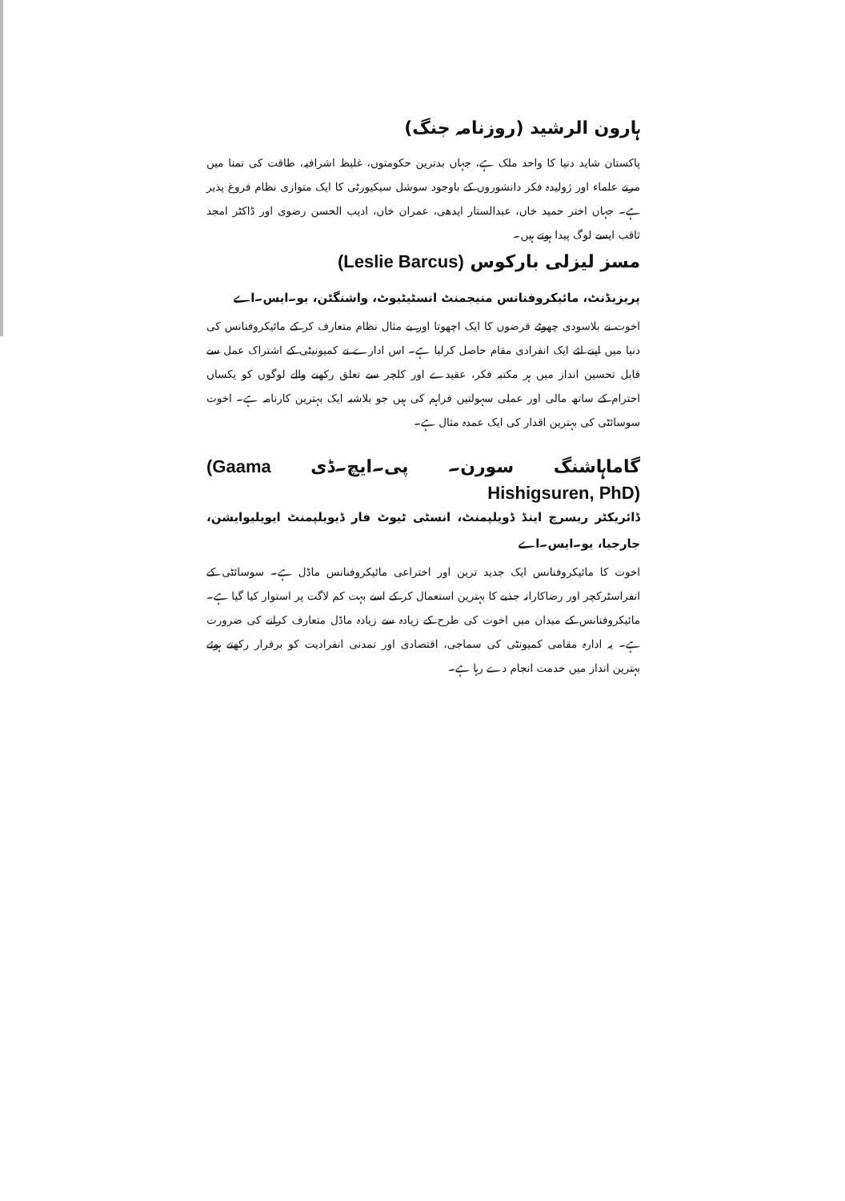ہارون الرشید (روزنامہ جنگ)
پاکستان شاید دنیا کا واحد ملک ہے، جہاں بدترین حکومتوں، غلیظ اشرافیہ، طاقت کی تمنا میں مرتے علماء اور ژولیدہ فکر دانشوروں کے باوجود سوشل سیکیورٹی کا ایک متوازی نظام فروغ پذیر ہے۔ جہاں اختر حمید خاں، عبدالستار ایدھی، عمران خاں، ادیب الحسن رضوی اور ڈاکٹر امجد ثاقب ایسے لوگ پیدا ہوتے ہیں۔
مسز لیزلی بارکوس (Leslie Barcus)
پریزیڈنٹ، مائیکروفنانس منیجمنٹ انسٹیٹیوٹ، واشنگٹن، یو۔ایس۔اے
اخوت نے بلاسودی چھوٹے قرضوں کا ایک اچھوتا اور بے مثال نظام متعارف کر کے مائیکروفنانس کی دنیا میں اپنے لئے ایک انفرادی مقام حاصل کرلیا ہے۔ اس ادارے نے کمیونیٹی کے اشتراک عمل سے قابل تحسین انداز میں ہر مکتبہ فکر، عقیدے اور کلچر سے تعلق رکھنے والے لوگوں کو یکساں احترام کے ساتھ مالی اور عملی سہولتیں فراہم کی ہیں جو بلاشبہ ایک بہترین کارنامہ ہے۔ اخوت سوسائٹی کی بہترین اقدار کی ایک عمدہ مثال ہے۔
گاماہاشنگ سورن۔ پی۔ایچ۔ڈی (Gaama Hishigsuren, PhD)
ڈائریکٹر ریسرچ اینڈ ڈویلپمنٹ، انسٹی ٹیوٹ فار ڈیویلپمنٹ ایویلیوایشن، جارجیا، یو۔ایس۔اے
اخوت کا مائیکروفنانس ایک جدید ترین اور اختراعی مائیکروفنانس ماڈل ہے۔ سوسائٹی کے انفراسٹرکچر اور رضاکارانہ جذبے کا بہترین استعمال کر کے اسے بہت کم لاگت پر استوار کیا گیا ہے۔ مائیکروفنانس کے میدان میں اخوت کی طرح کے زیادہ سے زیادہ ماڈل متعارف کرانے کی ضرورت ہے۔ یہ ادارہ مقامی کمیونٹی کی سماجی، اقتصادی اور تمدنی انفرادیت کو برقرار رکھتے ہوئے بہترین انداز میں خدمت انجام دے رہا ہے۔